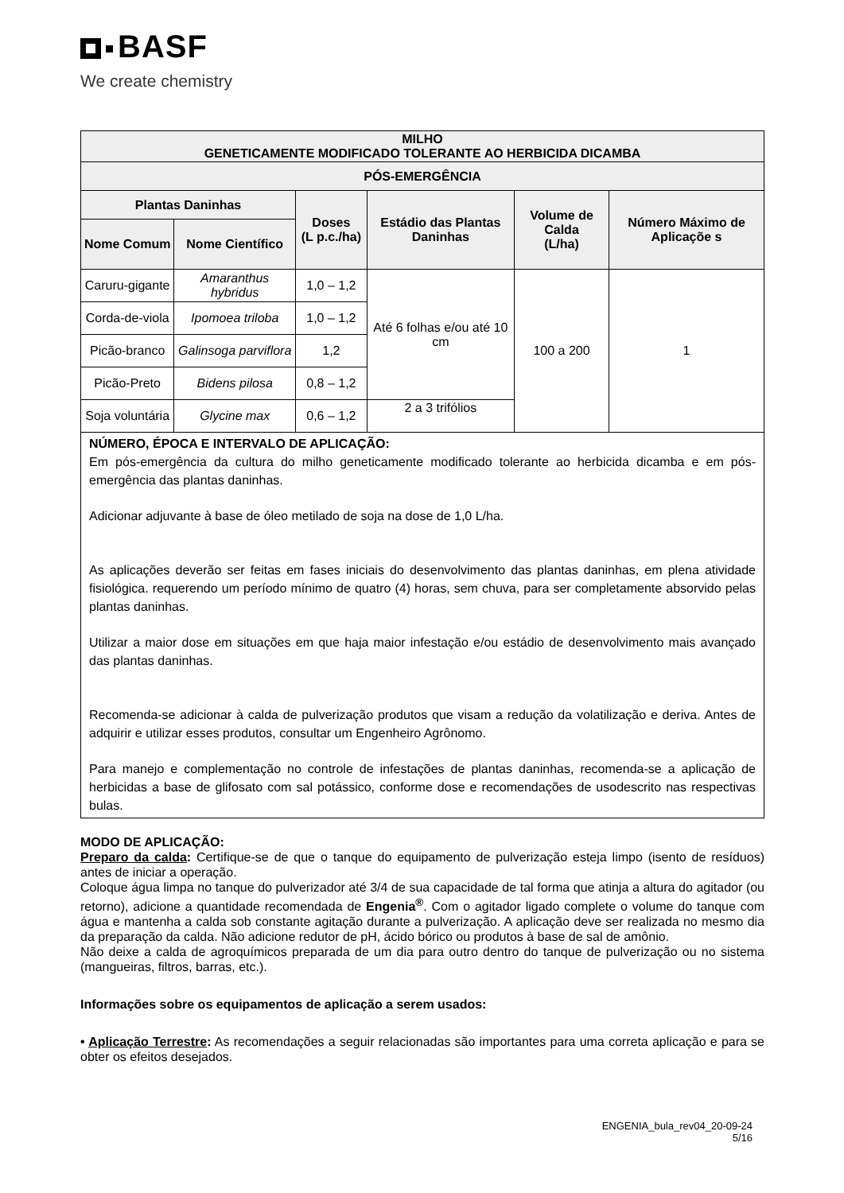BASF
We create chemistry
| MILHO GENETICAMENTE MODIFICADO TOLERANTE AO HERBICIDA DICAMBA | | | | | |
| PÓS-EMERGÊNCIA | | | | | |
| Plantas Daninhas | | Doses (L p.c./ha) | Estádio das Plantas Daninhas | Volume de Calda (L/ha) | Número Máximo de Aplicaçõe s |
| Nome Comum | Nome Científico | | | | |
| Caruru-gigante | Amaranthus hybridus | 1,0 – 1,2 | Até 6 folhas e/ou até 10 cm | 100 a 200 | 1 |
| Corda-de-viola | Ipomoea triloba | 1,0 – 1,2 | | | |
| Picão-branco | Galinsoga parviflora | 1,2 | | | |
| Picão-Preto | Bidens pilosa | 0,8 – 1,2 | | | |
| Soja voluntária | Glycine max | 0,6 – 1,2 | 2 a 3 trifólios | | |
| NÚMERO, ÉPOCA E INTERVALO DE APLICAÇÃO: Em pós-emergência da cultura do milho geneticamente modificado tolerante ao herbicida dicamba e em pós-emergência das plantas daninhas. Adicionar adjuvante à base de óleo metilado de soja na dose de 1,0 L/ha. As aplicações deverão ser feitas em fases iniciais do desenvolvimento das plantas daninhas, em plena atividade fisiológica. requerendo um período mínimo de quatro (4) horas, sem chuva, para ser completamente absorvido pelas plantas daninhas. Utilizar a maior dose em situações em que haja maior infestação e/ou estádio de desenvolvimento mais avançado das plantas daninhas. Recomenda-se adicionar à calda de pulverização produtos que visam a redução da volatilização e deriva. Antes de adquirir e utilizar esses produtos, consultar um Engenheiro Agrônomo. Para manejo e complementação no controle de infestações de plantas daninhas, recomenda-se a aplicação de herbicidas a base de glifosato com sal potássico, conforme dose e recomendações de usodescrito nas respectivas bulas. | | | | | |
MODO DE APLICAÇÃO:
Preparo da calda: Certifique-se de que o tanque do equipamento de pulverização esteja limpo (isento de resíduos) antes de iniciar a operação.
Coloque água limpa no tanque do pulverizador até 3/4 de sua capacidade de tal forma que atinja a altura do agitador (ou retorno), adicione a quantidade recomendada de Engenia<sup>®</sup>. Com o agitador ligado complete o volume do tanque com água e mantenha a calda sob constante agitação durante a pulverização. A aplicação deve ser realizada no mesmo dia da preparação da calda. Não adicione redutor de pH, ácido bórico ou produtos à base de sal de amônio.
Não deixe a calda de agroquímicos preparada de um dia para outro dentro do tanque de pulverização ou no sistema (mangueiras, filtros, barras, etc.).
Informações sobre os equipamentos de aplicação a serem usados:
• Aplicação Terrestre: As recomendações a seguir relacionadas são importantes para uma correta aplicação e para se obter os efeitos desejados.
ENGENIA_bula_rev04_20-09-24
5/16